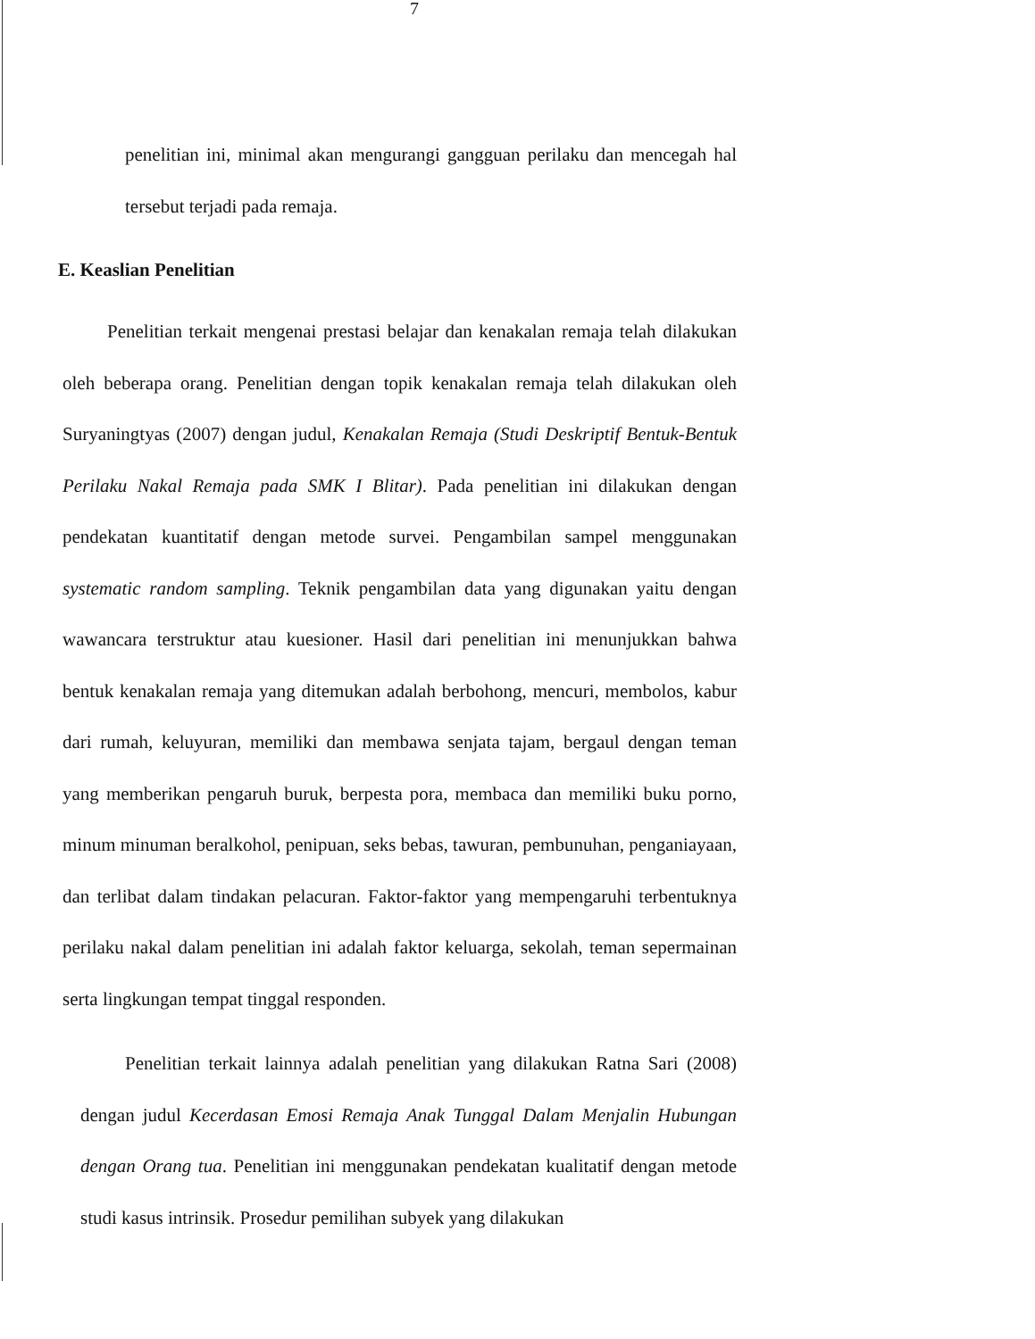7
penelitian ini, minimal akan mengurangi gangguan perilaku dan mencegah hal tersebut terjadi pada remaja.
E. Keaslian Penelitian
Penelitian terkait mengenai prestasi belajar dan kenakalan remaja telah dilakukan oleh beberapa orang. Penelitian dengan topik kenakalan remaja telah dilakukan oleh Suryaningtyas (2007) dengan judul, Kenakalan Remaja (Studi Deskriptif Bentuk-Bentuk Perilaku Nakal Remaja pada SMK I Blitar). Pada penelitian ini dilakukan dengan pendekatan kuantitatif dengan metode survei. Pengambilan sampel menggunakan systematic random sampling. Teknik pengambilan data yang digunakan yaitu dengan wawancara terstruktur atau kuesioner. Hasil dari penelitian ini menunjukkan bahwa bentuk kenakalan remaja yang ditemukan adalah berbohong, mencuri, membolos, kabur dari rumah, keluyuran, memiliki dan membawa senjata tajam, bergaul dengan teman yang memberikan pengaruh buruk, berpesta pora, membaca dan memiliki buku porno, minum minuman beralkohol, penipuan, seks bebas, tawuran, pembunuhan, penganiayaan, dan terlibat dalam tindakan pelacuran. Faktor-faktor yang mempengaruhi terbentuknya perilaku nakal dalam penelitian ini adalah faktor keluarga, sekolah, teman sepermainan serta lingkungan tempat tinggal responden.
Penelitian terkait lainnya adalah penelitian yang dilakukan Ratna Sari (2008) dengan judul Kecerdasan Emosi Remaja Anak Tunggal Dalam Menjalin Hubungan dengan Orang tua. Penelitian ini menggunakan pendekatan kualitatif dengan metode studi kasus intrinsik. Prosedur pemilihan subyek yang dilakukan